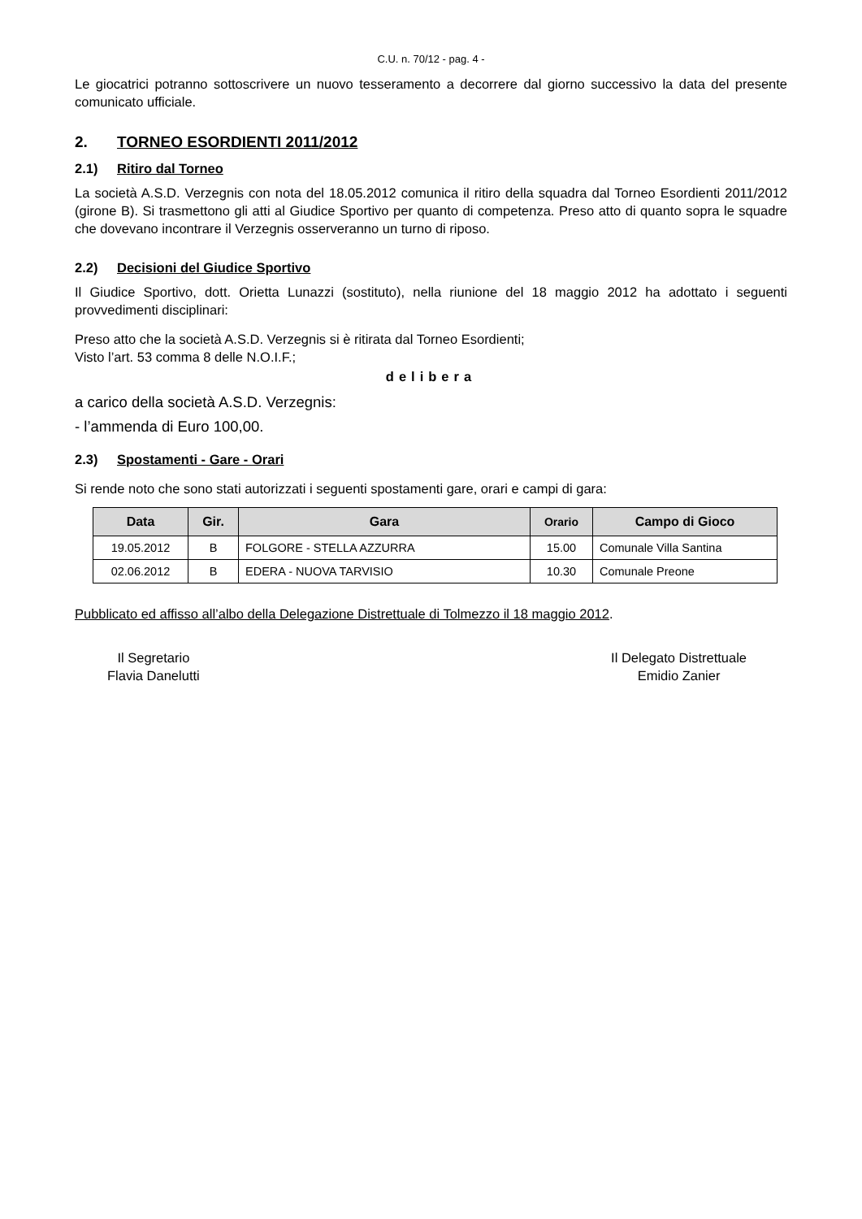C.U. n. 70/12 - pag. 4 -
Le giocatrici potranno sottoscrivere un nuovo tesseramento a decorrere dal giorno successivo la data del presente comunicato ufficiale.
2. TORNEO ESORDIENTI 2011/2012
2.1) Ritiro dal Torneo
La società A.S.D. Verzegnis con nota del 18.05.2012 comunica il ritiro della squadra dal Torneo Esordienti 2011/2012 (girone B). Si trasmettono gli atti al Giudice Sportivo per quanto di competenza. Preso atto di quanto sopra le squadre che dovevano incontrare il Verzegnis osserveranno un turno di riposo.
2.2) Decisioni del Giudice Sportivo
Il Giudice Sportivo, dott. Orietta Lunazzi (sostituto), nella riunione del 18 maggio 2012 ha adottato i seguenti provvedimenti disciplinari:
Preso atto che la società A.S.D. Verzegnis si è ritirata dal Torneo Esordienti;
Visto l’art. 53 comma 8 delle N.O.I.F.;
delibera
a carico della società A.S.D. Verzegnis:
- l’ammenda di Euro 100,00.
2.3) Spostamenti - Gare - Orari
Si rende noto che sono stati autorizzati i seguenti spostamenti gare, orari e campi di gara:
| Data | Gir. | Gara | Orario | Campo di Gioco |
| --- | --- | --- | --- | --- |
| 19.05.2012 | B | FOLGORE - STELLA AZZURRA | 15.00 | Comunale Villa Santina |
| 02.06.2012 | B | EDERA - NUOVA TARVISIO | 10.30 | Comunale Preone |
Pubblicato ed affisso all’albo della Delegazione Distrettuale di Tolmezzo il 18 maggio 2012.
Il Segretario
Flavia Danelutti
Il Delegato Distrettuale
Emidio Zanier